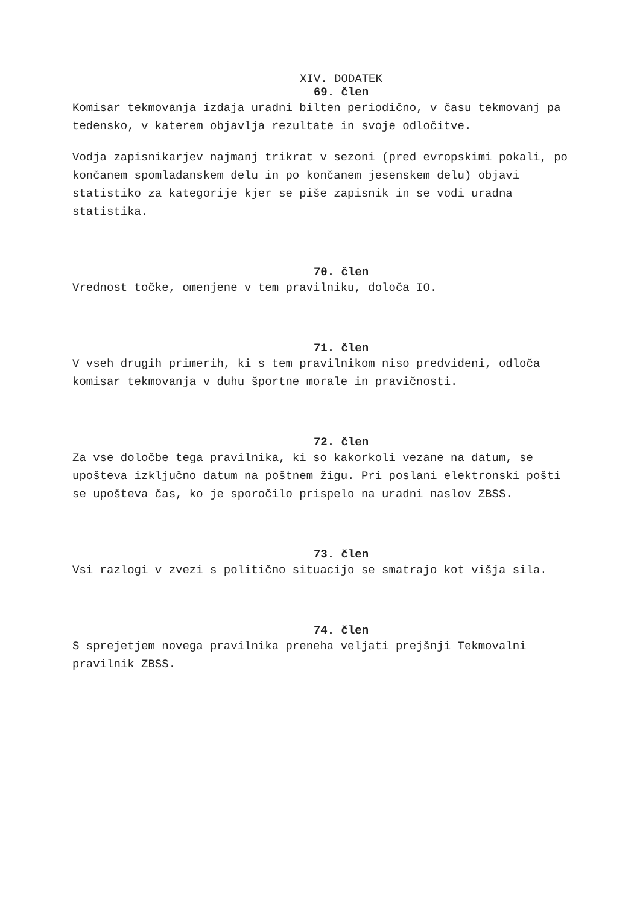XIV. DODATEK
69. člen
Komisar tekmovanja izdaja uradni bilten periodično, v času tekmovanj pa tedensko, v katerem objavlja rezultate in svoje odločitve.
Vodja zapisnikarjev najmanj trikrat v sezoni (pred evropskimi pokali, po končanem spomladanskem delu in po končanem jesenskem delu) objavi statistiko za kategorije kjer se piše zapisnik in se vodi uradna statistika.
70. člen
Vrednost točke, omenjene v tem pravilniku, določa IO.
71. člen
V vseh drugih primerih, ki s tem pravilnikom niso predvideni, odloča komisar tekmovanja v duhu športne morale in pravičnosti.
72. člen
Za vse določbe tega pravilnika, ki so kakorkoli vezane na datum, se upošteva izključno datum na poštnem žigu. Pri poslani elektronski pošti se upošteva čas, ko je sporočilo prispelo na uradni naslov ZBSS.
73. člen
Vsi razlogi v zvezi s politično situacijo se smatrajo kot višja sila.
74. člen
S sprejetjem novega pravilnika preneha veljati prejšnji Tekmovalni pravilnik ZBSS.